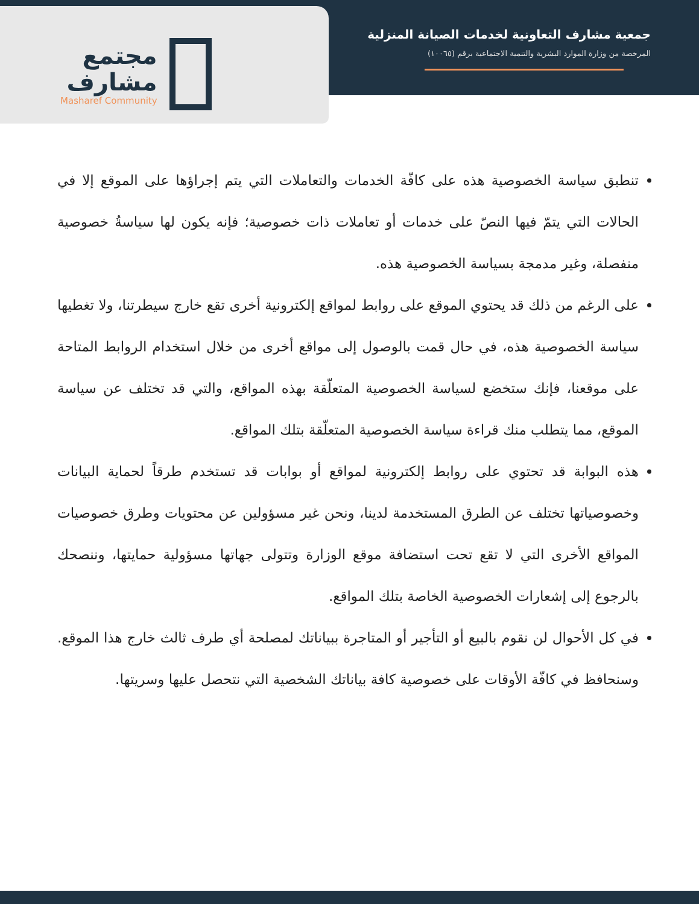مجتمع
مشارف
Masharef Community
جمعية مشارف التعاونية لخدمات الصيانة المنزلية
المرخصة من وزارة الموارد البشرية والتنمية الاجتماعية برقم (١٠٠٦٥)
تنطبق سياسة الخصوصية هذه على كافّة الخدمات والتعاملات التي يتم إجراؤها على الموقع إلا في الحالات التي يتمّ فيها النصّ على خدمات أو تعاملات ذات خصوصية؛ فإنه يكون لها سياسةُ خصوصية منفصلة، وغير مدمجة بسياسة الخصوصية هذه.
على الرغم من ذلك قد يحتوي الموقع على روابط لمواقع إلكترونية أخرى تقع خارج سيطرتنا، ولا تغطيها سياسة الخصوصية هذه، في حال قمت بالوصول إلى مواقع أخرى من خلال استخدام الروابط المتاحة على موقعنا، فإنك ستخضع لسياسة الخصوصية المتعلّقة بهذه المواقع، والتي قد تختلف عن سياسة الموقع، مما يتطلب منك قراءة سياسة الخصوصية المتعلّقة بتلك المواقع.
هذه البوابة قد تحتوي على روابط إلكترونية لمواقع أو بوابات قد تستخدم طرقاً لحماية البيانات وخصوصياتها تختلف عن الطرق المستخدمة لدينا، ونحن غير مسؤولين عن محتويات وطرق خصوصيات المواقع الأخرى التي لا تقع تحت استضافة موقع الوزارة وتتولى جهاتها مسؤولية حمايتها، وننصحك بالرجوع إلى إشعارات الخصوصية الخاصة بتلك المواقع.
في كل الأحوال لن نقوم بالبيع أو التأجير أو المتاجرة ببياناتك لمصلحة أي طرف ثالث خارج هذا الموقع. وسنحافظ في كافّة الأوقات على خصوصية كافة بياناتك الشخصية التي نتحصل عليها وسريتها.